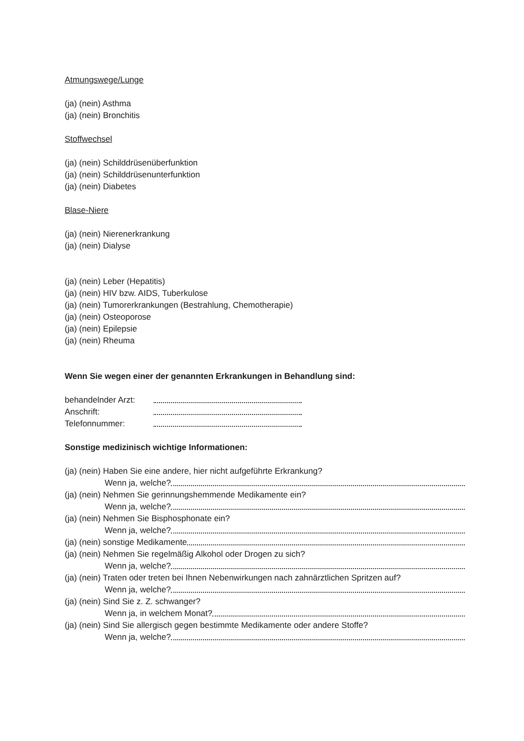Atmungswege/Lunge
(ja) (nein) Asthma
(ja) (nein) Bronchitis
Stoffwechsel
(ja) (nein) Schilddrüsenüberfunktion
(ja) (nein) Schilddrüsenunterfunktion
(ja) (nein) Diabetes
Blase-Niere
(ja) (nein) Nierenerkrankung
(ja) (nein) Dialyse
(ja) (nein) Leber (Hepatitis)
(ja) (nein) HIV bzw. AIDS, Tuberkulose
(ja) (nein) Tumorerkrankungen (Bestrahlung, Chemotherapie)
(ja) (nein) Osteoporose
(ja) (nein) Epilepsie
(ja) (nein) Rheuma
Wenn Sie wegen einer der genannten Erkrankungen in Behandlung sind:
behandelnder Arzt:
Anschrift:
Telefonnummer:
Sonstige medizinisch wichtige Informationen:
(ja) (nein) Haben Sie eine andere, hier nicht aufgeführte Erkrankung?
Wenn ja, welche?
(ja) (nein) Nehmen Sie gerinnungshemmende Medikamente ein?
Wenn ja, welche?
(ja) (nein) Nehmen Sie Bisphosphonate ein?
Wenn ja, welche?
(ja) (nein) sonstige Medikamente
(ja) (nein) Nehmen Sie regelmäßig Alkohol oder Drogen zu sich?
Wenn ja, welche?
(ja) (nein) Traten oder treten bei Ihnen Nebenwirkungen nach zahnärztlichen Spritzen auf?
Wenn ja, welche?
(ja) (nein) Sind Sie z. Z. schwanger?
Wenn ja, in welchem Monat?
(ja) (nein) Sind Sie allergisch gegen bestimmte Medikamente oder andere Stoffe?
Wenn ja, welche?